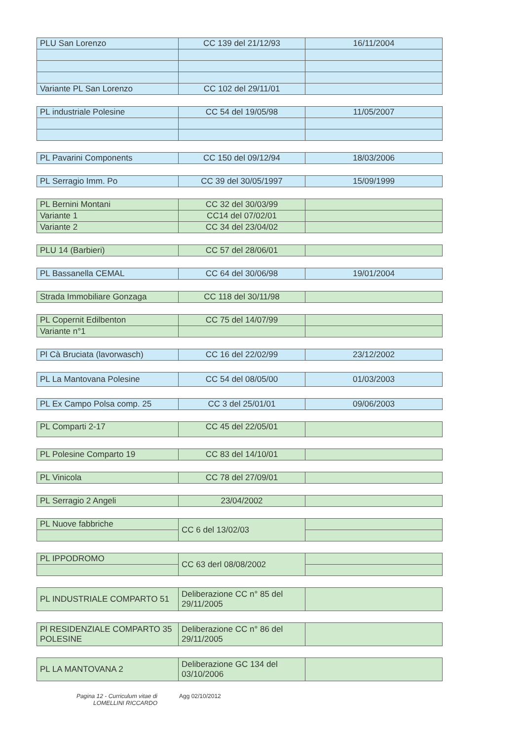| PLU San Lorenzo | CC 139 del 21/12/93 | 16/11/2004 |
| Variante PL San Lorenzo | CC 102 del 29/11/01 | |
| PL industriale Polesine | CC 54 del 19/05/98 | 11/05/2007 |
| PL Pavarini Components | CC 150 del 09/12/94 | 18/03/2006 |
| PL Serragio Imm. Po | CC 39 del 30/05/1997 | 15/09/1999 |
| PL Bernini Montani | CC 32 del 30/03/99 | |
| Variante 1 | CC14 del 07/02/01 | |
| Variante 2 | CC 34 del 23/04/02 | |
| PLU 14 (Barbieri) | CC 57 del 28/06/01 | |
| PL Bassanella CEMAL | CC 64 del 30/06/98 | 19/01/2004 |
| Strada Immobiliare Gonzaga | CC 118 del 30/11/98 | |
| PL Copernit Edilbenton | CC 75 del 14/07/99 | |
| Variante n°1 | | |
| Pl Cà Bruciata (lavorwasch) | CC 16 del 22/02/99 | 23/12/2002 |
| PL La Mantovana Polesine | CC 54 del 08/05/00 | 01/03/2003 |
| PL Ex Campo Polsa comp. 25 | CC 3 del 25/01/01 | 09/06/2003 |
| PL Comparti 2-17 | CC 45 del 22/05/01 | |
| PL Polesine Comparto 19 | CC 83 del 14/10/01 | |
| PL Vinicola | CC 78 del 27/09/01 | |
| PL Serragio 2 Angeli | 23/04/2002 | |
| PL Nuove fabbriche | CC 6 del 13/02/03 | |
| PL IPPODROMO | CC 63 derl 08/08/2002 | |
| PL INDUSTRIALE COMPARTO 51 | Deliberazione CC n° 85 del 29/11/2005 | |
| Pl RESIDENZIALE COMPARTO 35 POLESINE | Deliberazione CC n° 86 del 29/11/2005 | |
| PL LA MANTOVANA 2 | Deliberazione GC 134 del 03/10/2006 | |
Pagina 12 - Curriculum vitae di
LOMELLINI RICCARDO
Agg 02/10/2012